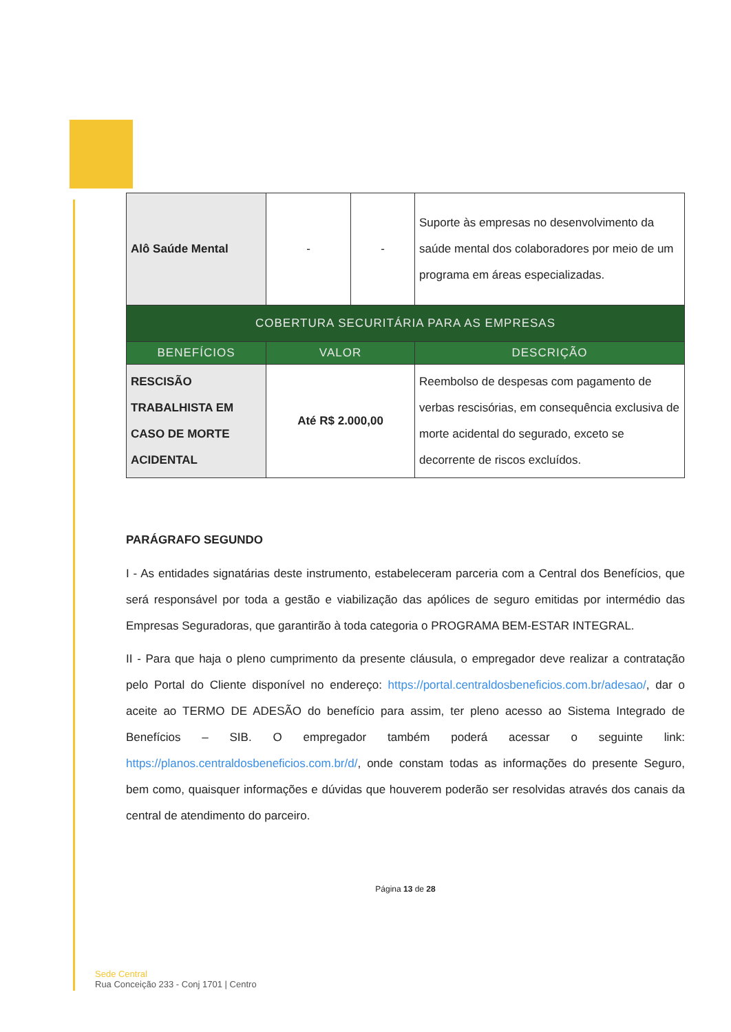| Alô Saúde Mental | - | - | Suporte às empresas no desenvolvimento da saúde mental dos colaboradores por meio de um programa em áreas especializadas. |
| COBERTURA SECURITÁRIA PARA AS EMPRESAS | | | |
| BENEFÍCIOS | VALOR | | DESCRIÇÃO |
| RESCISÃO TRABALHISTA EM CASO DE MORTE ACIDENTAL | Até R$ 2.000,00 | | Reembolso de despesas com pagamento de verbas rescisórias, em consequência exclusiva de morte acidental do segurado, exceto se decorrente de riscos excluídos. |
PARÁGRAFO SEGUNDO
I - As entidades signatárias deste instrumento, estabeleceram parceria com a Central dos Benefícios, que será responsável por toda a gestão e viabilização das apólices de seguro emitidas por intermédio das Empresas Seguradoras, que garantirão à toda categoria o PROGRAMA BEM-ESTAR INTEGRAL.
II - Para que haja o pleno cumprimento da presente cláusula, o empregador deve realizar a contratação pelo Portal do Cliente disponível no endereço: https://portal.centraldosbeneficios.com.br/adesao/, dar o aceite ao TERMO DE ADESÃO do benefício para assim, ter pleno acesso ao Sistema Integrado de Benefícios – SIB. O empregador também poderá acessar o seguinte link: https://planos.centraldosbeneficios.com.br/d/, onde constam todas as informações do presente Seguro, bem como, quaisquer informações e dúvidas que houverem poderão ser resolvidas através dos canais da central de atendimento do parceiro.
Página 13 de 28
Sede Central
Rua Conceição 233 - Conj 1701 | Centro